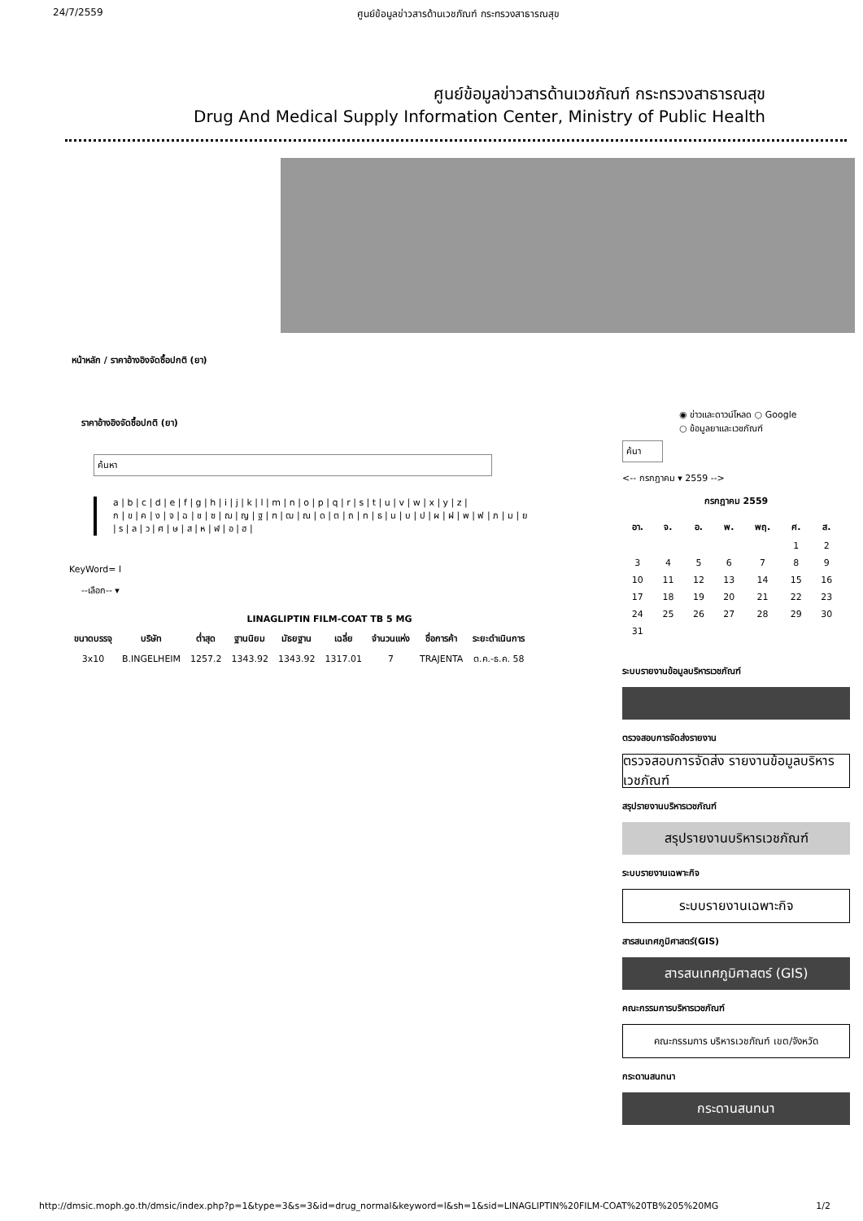24/7/2559 ศูนย์ข้อมูลข่าวสารด้านเวชภัณฑ์ กระทรวงสาธารณสุข
ศูนย์ข้อมูลข่าวสารด้านเวชภัณฑ์ กระทรวงสาธารณสุข
Drug And Medical Supply Information Center, Ministry of Public Health
หน้าหลัก / ราคาอ้างอิงจัดซื้อปกติ (ยา)
ราคาอ้างอิงจัดซื้อปกติ (ยา)
ค้นหา
a | b | c | d | e | f | g | h | i | j | k | l | m | n | o | p | q | r | s | t | u | v | w | x | y | z |
ก | ข | ค | ง | จ | ฉ | ช | ซ | ฌ | ญ | ฐ | ฑ | ฒ | ณ | ด | ต | ถ | ท | ธ | น | บ | ป | ผ | ฝ | พ | ฟ | ภ | ม | ย
| ร | ล | ว | ศ | ษ | ส | ห | ฬ | อ | ฮ |
KeyWord= l
--เลือก-- ▾
LINAGLIPTIN FILM-COAT TB 5 MG
| ขนาดบรรจุ | บริษัท | ต่ำสุด | ฐานนิยม | มัธยฐาน | เฉลี่ย | จำนวนแห่ง | ชื่อการค้า | ระยะดำเนินการ |
| --- | --- | --- | --- | --- | --- | --- | --- | --- |
| 3x10 | B.INGELHEIM | 1257.2 | 1343.92 | 1343.92 | 1317.01 | 7 | TRAJENTA | ต.ค.-ธ.ค. 58 |
◉ ข่าวและดาวน์โหลด ○ Google
○ ข้อมูลยาและเวชภัณฑ์
ค้นา
<-- กรกฎาคม ▾ 2559 -->
กรกฎาคม 2559
| อา. | จ. | อ. | พ. | พฤ. | ศ. | ส. |
| --- | --- | --- | --- | --- | --- | --- |
| | | | | | 1 | 2 |
| 3 | 4 | 5 | 6 | 7 | 8 | 9 |
| 10 | 11 | 12 | 13 | 14 | 15 | 16 |
| 17 | 18 | 19 | 20 | 21 | 22 | 23 |
| 24 | 25 | 26 | 27 | 28 | 29 | 30 |
| 31 | | | | | | |
ระบบรายงานข้อมูลบริหารเวชภัณฑ์
ตรวจสอบการจัดส่งรายงาน
ตรวจสอบการจัดส่ง รายงานข้อมูลบริหารเวชภัณฑ์
สรุปรายงานบริหารเวชภัณฑ์
สรุปรายงานบริหารเวชภัณฑ์
ระบบรายงานเฉพาะกิจ
ระบบรายงานเฉพาะกิจ
สารสนเทศภูมิศาสตร์(GIS)
สารสนเทศภูมิศาสตร์ (GIS)
คณะกรรมการบริหารเวชภัณฑ์
คณะกรรมการ บริหารเวชภัณฑ์ เขต/จังหวัด
กระดานสนทนา
กระดานสนทนา
http://dmsic.moph.go.th/dmsic/index.php?p=1&type=3&s=3&id=drug_normal&keyword=l&sh=1&sid=LINAGLIPTIN%20FILM-COAT%20TB%205%20MG 1/2